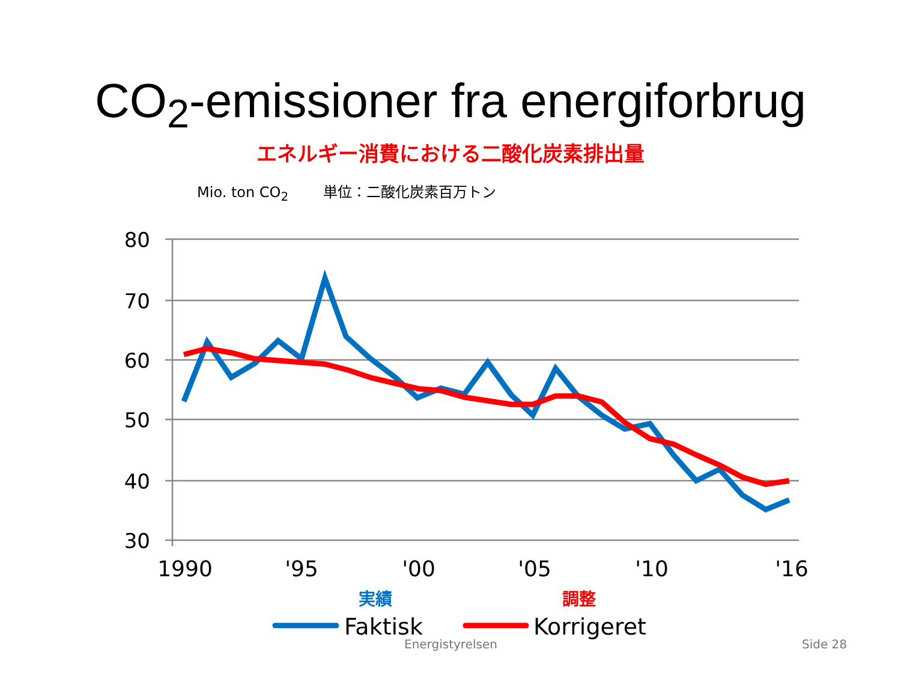CO<sub>2</sub>-emissioner fra energiforbrug
エネルギー消費における二酸化炭素排出量
Mio. ton CO<sub>2</sub> 単位：二酸化炭素百万トン
80
70
60
50
40
30
1990
'95
'00
'05
'10
'16
実績
調整
Faktisk
Korrigeret
Energistyrelsen Side 28